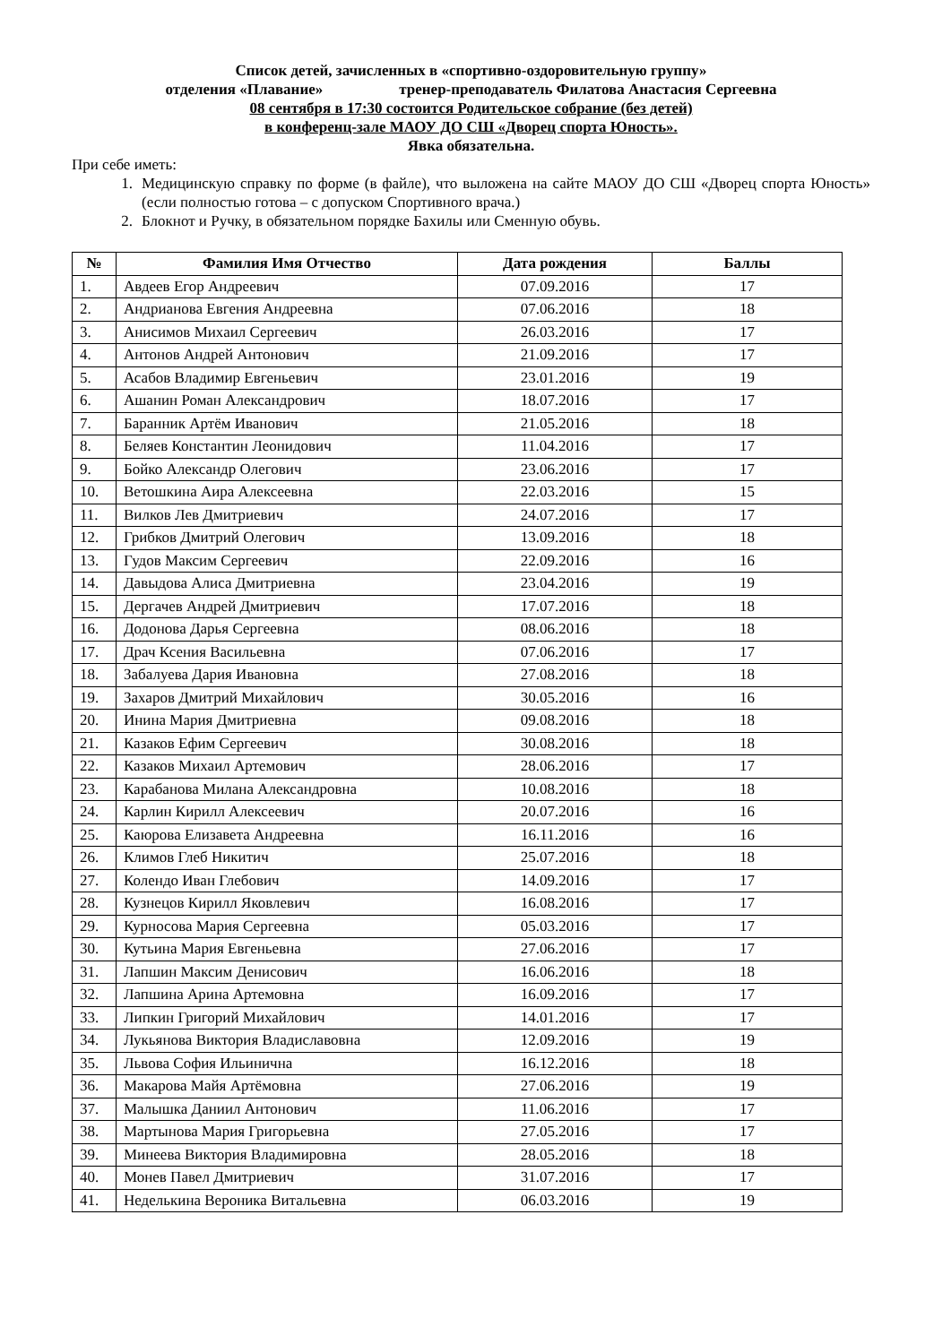Список детей, зачисленных в «спортивно-оздоровительную группу»
отделения «Плавание» тренер-преподаватель Филатова Анастасия Сергеевна
08 сентября в 17:30 состоится Родительское собрание (без детей)
в конференц-зале МАОУ ДО СШ «Дворец спорта Юность».
Явка обязательна.
При себе иметь:
1. Медицинскую справку по форме (в файле), что выложена на сайте МАОУ ДО СШ «Дворец спорта Юность» (если полностью готова – с допуском Спортивного врача.)
2. Блокнот и Ручку, в обязательном порядке Бахилы или Сменную обувь.
| № | Фамилия Имя Отчество | Дата рождения | Баллы |
| --- | --- | --- | --- |
| 1. | Авдеев Егор Андреевич | 07.09.2016 | 17 |
| 2. | Андрианова Евгения Андреевна | 07.06.2016 | 18 |
| 3. | Анисимов Михаил Сергеевич | 26.03.2016 | 17 |
| 4. | Антонов Андрей Антонович | 21.09.2016 | 17 |
| 5. | Асабов Владимир Евгеньевич | 23.01.2016 | 19 |
| 6. | Ашанин Роман Александрович | 18.07.2016 | 17 |
| 7. | Баранник Артём Иванович | 21.05.2016 | 18 |
| 8. | Беляев Константин Леонидович | 11.04.2016 | 17 |
| 9. | Бойко Александр Олегович | 23.06.2016 | 17 |
| 10. | Ветошкина Аира Алексеевна | 22.03.2016 | 15 |
| 11. | Вилков Лев Дмитриевич | 24.07.2016 | 17 |
| 12. | Грибков Дмитрий Олегович | 13.09.2016 | 18 |
| 13. | Гудов Максим Сергеевич | 22.09.2016 | 16 |
| 14. | Давыдова Алиса Дмитриевна | 23.04.2016 | 19 |
| 15. | Дергачев Андрей Дмитриевич | 17.07.2016 | 18 |
| 16. | Додонова Дарья Сергеевна | 08.06.2016 | 18 |
| 17. | Драч Ксения Васильевна | 07.06.2016 | 17 |
| 18. | Забалуева Дария Ивановна | 27.08.2016 | 18 |
| 19. | Захаров Дмитрий Михайлович | 30.05.2016 | 16 |
| 20. | Инина Мария Дмитриевна | 09.08.2016 | 18 |
| 21. | Казаков Ефим Сергеевич | 30.08.2016 | 18 |
| 22. | Казаков Михаил Артемович | 28.06.2016 | 17 |
| 23. | Карабанова Милана Александровна | 10.08.2016 | 18 |
| 24. | Карлин Кирилл Алексеевич | 20.07.2016 | 16 |
| 25. | Каюрова Елизавета Андреевна | 16.11.2016 | 16 |
| 26. | Климов Глеб Никитич | 25.07.2016 | 18 |
| 27. | Колендо Иван Глебович | 14.09.2016 | 17 |
| 28. | Кузнецов Кирилл Яковлевич | 16.08.2016 | 17 |
| 29. | Курносова Мария Сергеевна | 05.03.2016 | 17 |
| 30. | Кутьина Мария Евгеньевна | 27.06.2016 | 17 |
| 31. | Лапшин Максим Денисович | 16.06.2016 | 18 |
| 32. | Лапшина Арина Артемовна | 16.09.2016 | 17 |
| 33. | Липкин Григорий Михайлович | 14.01.2016 | 17 |
| 34. | Лукьянова Виктория Владиславовна | 12.09.2016 | 19 |
| 35. | Львова София Ильинична | 16.12.2016 | 18 |
| 36. | Макарова Майя Артёмовна | 27.06.2016 | 19 |
| 37. | Малышка Даниил Антонович | 11.06.2016 | 17 |
| 38. | Мартынова Мария Григорьевна | 27.05.2016 | 17 |
| 39. | Минеева Виктория Владимировна | 28.05.2016 | 18 |
| 40. | Монев Павел Дмитриевич | 31.07.2016 | 17 |
| 41. | Неделькина Вероника Витальевна | 06.03.2016 | 19 |